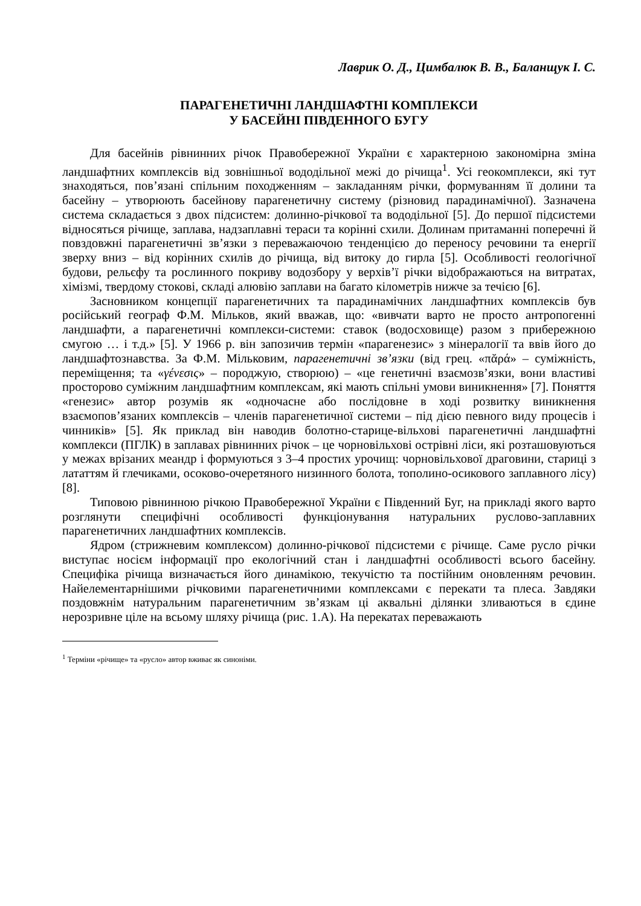Лаврик О. Д., Цимбалюк В. В., Баланщук І. С.
ПАРАГЕНЕТИЧНІ ЛАНДШАФТНІ КОМПЛЕКСИ
У БАСЕЙНІ ПІВДЕННОГО БУГУ
Для басейнів рівнинних річок Правобережної України є характерною закономірна зміна ландшафтних комплексів від зовнішньої вододільної межі до річища<sup>1</sup>. Усі геокомплекси, які тут знаходяться, пов’язані спільним походженням – закладанням річки, формуванням її долини та басейну – утворюють басейнову парагенетичну систему (різновид парадинамічної). Зазначена система складається з двох підсистем: долинно-річкової та вододільної [5]. До першої підсистеми відносяться річище, заплава, надзаплавні тераси та корінні схили. Долинам притаманні поперечні й повздовжні парагенетичні зв’язки з переважаючою тенденцією до переносу речовини та енергії зверху вниз – від корінних схилів до річища, від витоку до гирла [5]. Особливості геологічної будови, рельєфу та рослинного покриву водозбору у верхів’ї річки відображаються на витратах, хімізмі, твердому стокові, складі алювію заплави на багато кілометрів нижче за течією [6].
Засновником концепції парагенетичних та парадинамічних ландшафтних комплексів був російський географ Ф.М. Мільков, який вважав, що: «вивчати варто не просто антропогенні ландшафти, а парагенетичні комплекси-системи: ставок (водосховище) разом з прибережною смугою … і т.д.» [5]. У 1966 р. він запозичив термін «парагенезис» з мінералогії та ввів його до ландшафтознавства. За Ф.М. Мільковим, парагенетичні зв’язки (від грец. «πᾰρά» – суміжність, переміщення; та «γένεσις» – породжую, створюю) – «це генетичні взаємозв’язки, вони властиві просторово суміжним ландшафтним комплексам, які мають спільні умови виникнення» [7]. Поняття «генезис» автор розумів як «одночасне або послідовне в ході розвитку виникнення взаємопов’язаних комплексів – членів парагенетичної системи – під дією певного виду процесів і чинників» [5]. Як приклад він наводив болотно-старице-вільхові парагенетичні ландшафтні комплекси (ПГЛК) в заплавах рівнинних річок – це чорновільхові острівні ліси, які розташовуються у межах врізаних меандр і формуються з 3–4 простих урочищ: чорновільхової драговини, стариці з лататтям й глечиками, осоково-очеретяного низинного болота, тополино-осикового заплавного лісу) [8].
Типовою рівнинною річкою Правобережної України є Південний Буг, на прикладі якого варто розглянути специфічні особливості функціонування натуральних руслово-заплавних парагенетичних ландшафтних комплексів.
Ядром (стрижневим комплексом) долинно-річкової підсистеми є річище. Саме русло річки виступає носієм інформації про екологічний стан і ландшафтні особливості всього басейну. Специфіка річища визначається його динамікою, текучістю та постійним оновленням речовин. Найелементарнішими річковими парагенетичними комплексами є перекати та плеса. Завдяки поздовжнім натуральним парагенетичним зв’язкам ці аквальні ділянки зливаються в єдине нерозривне ціле на всьому шляху річища (рис. 1.А). На перекатах переважають
<sup>1</sup> Терміни «річище» та «русло» автор вживає як синоніми.